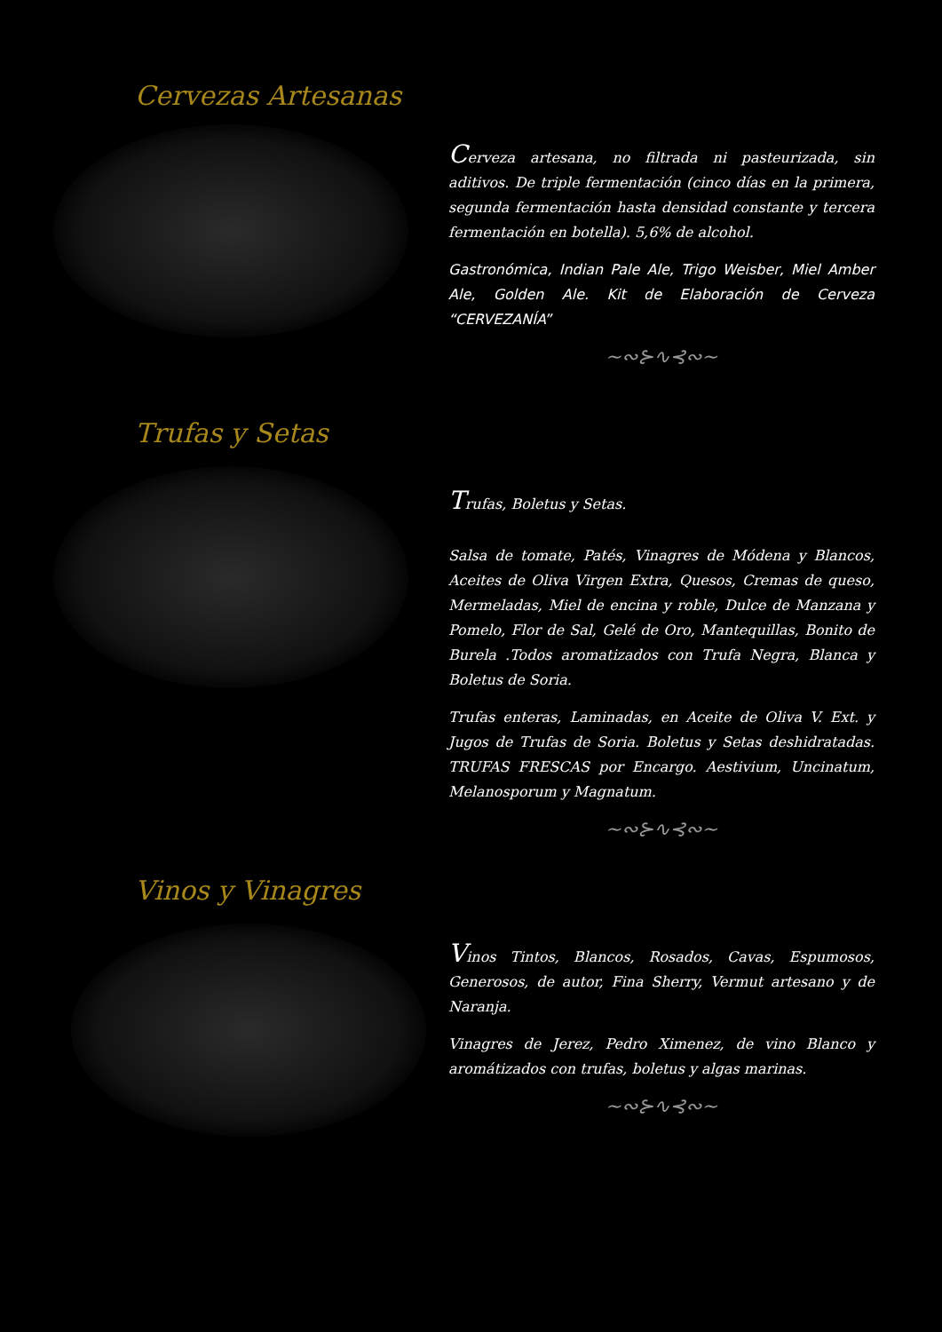Cervezas Artesanas
Cerveza artesana, no filtrada ni pasteurizada, sin aditivos. De triple fermentación (cinco días en la primera, segunda fermentación hasta densidad constante y tercera fermentación en botella). 5,6% de alcohol.
Gastronómica, Indian Pale Ale, Trigo Weisber, Miel Amber Ale, Golden Ale. Kit de Elaboración de Cerveza “CERVEZANÍA”
~∾⊱∿⊰∾~
Trufas y Setas
Trufas, Boletus y Setas.
Salsa de tomate, Patés, Vinagres de Módena y Blancos, Aceites de Oliva Virgen Extra, Quesos, Cremas de queso, Mermeladas, Miel de encina y roble, Dulce de Manzana y Pomelo, Flor de Sal, Gelé de Oro, Mantequillas, Bonito de Burela .Todos aromatizados con Trufa Negra, Blanca y Boletus de Soria.
Trufas enteras, Laminadas, en Aceite de Oliva V. Ext. y Jugos de Trufas de Soria. Boletus y Setas deshidratadas. TRUFAS FRESCAS por Encargo. Aestivium, Uncinatum, Melanosporum y Magnatum.
~∾⊱∿⊰∾~
Vinos y Vinagres
Vinos Tintos, Blancos, Rosados, Cavas, Espumosos, Generosos, de autor, Fina Sherry, Vermut artesano y de Naranja.
Vinagres de Jerez, Pedro Ximenez, de vino Blanco y aromátizados con trufas, boletus y algas marinas.
~∾⊱∿⊰∾~